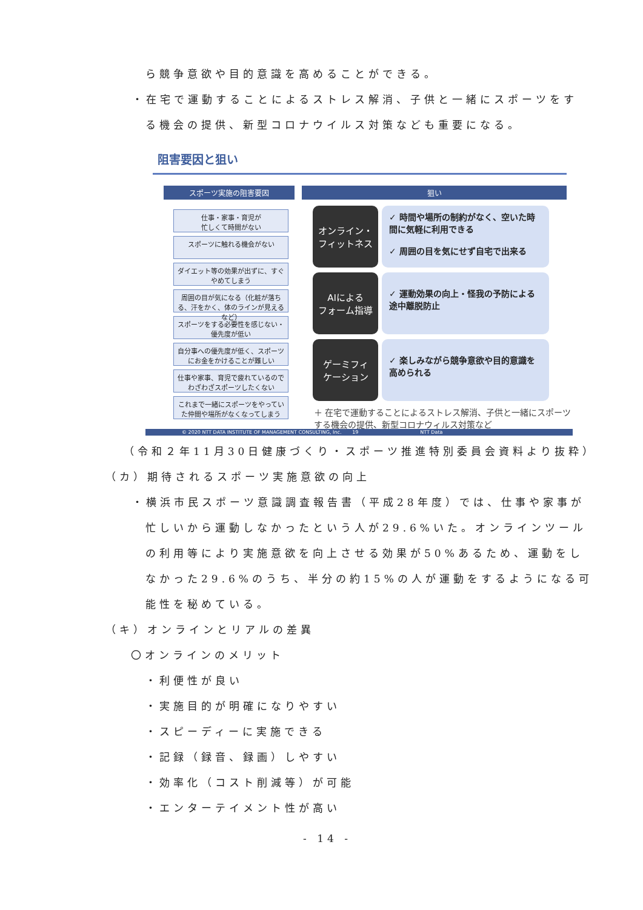ら競争意欲や目的意識を高めることができる。
・在宅で運動することによるストレス解消、子供と一緒にスポーツをす
る機会の提供、新型コロナウイルス対策なども重要になる。
阻害要因と狙い
スポーツ実施の阻害要因 狙い
仕事・家事・育児が
忙しくて時間がない
スポーツに触れる機会がない
ダイエット等の効果が出ずに、すぐやめてしまう
周囲の目が気になる（化粧が落ちる、汗をかく、体のラインが見えるなど）
スポーツをする必要性を感じない・優先度が低い
自分事への優先度が低く、スポーツにお金をかけることが難しい
仕事や家事、育児で疲れているのでわざわざスポーツしたくない
これまで一緒にスポーツをやっていた仲間や場所がなくなってしまう
オンライン・
フィットネス
✓ 時間や場所の制約がなく、空いた時間に気軽に利用できる
✓ 周囲の目を気にせず自宅で出来る
AIによる
フォーム指導
✓ 運動効果の向上・怪我の予防による途中離脱防止
ゲーミフィ
ケーション
✓ 楽しみながら競争意欲や目的意識を高められる
＋ 在宅で運動することによるストレス解消、子供と一緒にスポーツする機会の提供、新型コロナウィルス対策など
© 2020 NTT DATA INSTITUTE OF MANAGEMENT CONSULTING, Inc. 19 NTT Data
（令和２年11月30日健康づくり・スポーツ推進特別委員会資料より抜粋）
（カ）期待されるスポーツ実施意欲の向上
・横浜市民スポーツ意識調査報告書（平成28年度）では、仕事や家事が
忙しいから運動しなかったという人が29.6%いた。オンラインツール
の利用等により実施意欲を向上させる効果が50%あるため、運動をし
なかった29.6%のうち、半分の約15%の人が運動をするようになる可
能性を秘めている。
（キ）オンラインとリアルの差異
〇オンラインのメリット
・利便性が良い
・実施目的が明確になりやすい
・スピーディーに実施できる
・記録（録音、録画）しやすい
・効率化（コスト削減等）が可能
・エンターテイメント性が高い
- 14 -